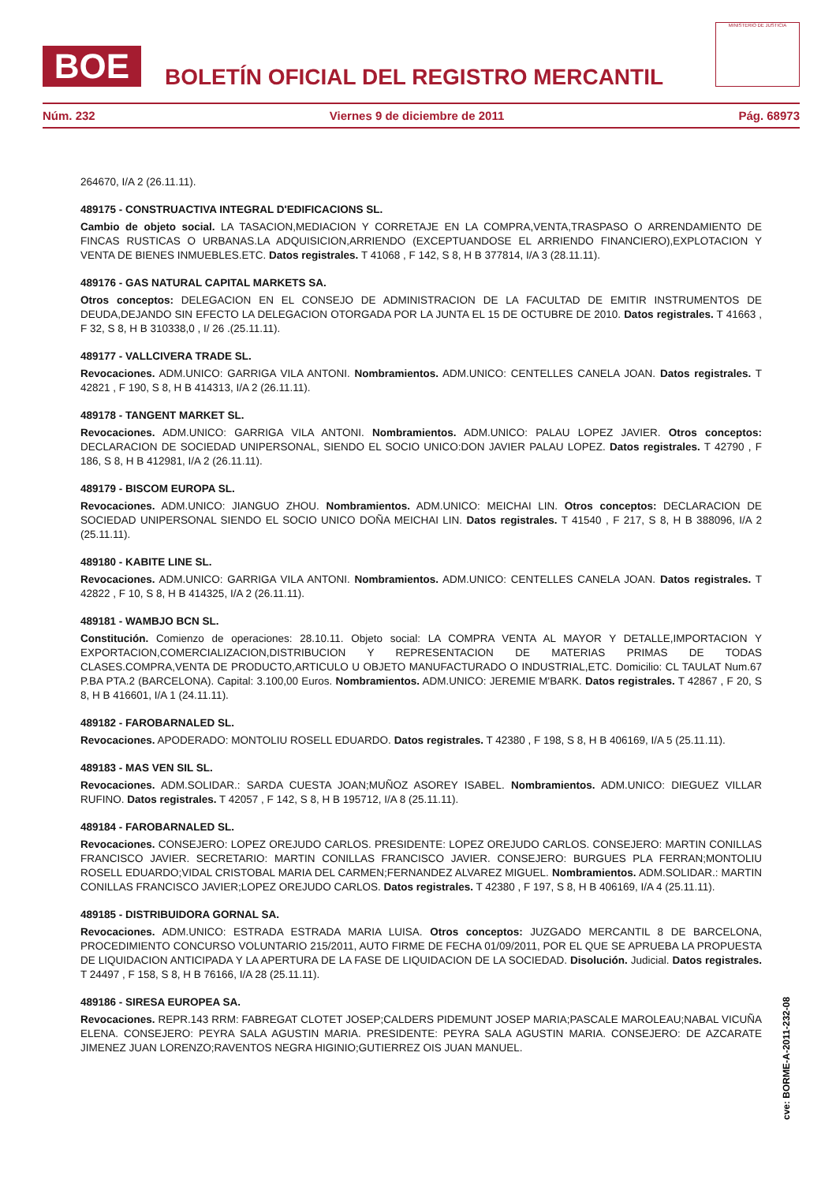BOE
BOLETÍN OFICIAL DEL REGISTRO MERCANTIL
MINISTERIO DE JUSTICIA
Núm. 232 Viernes 9 de diciembre de 2011 Pág. 68973
264670, I/A 2 (26.11.11).
489175 - CONSTRUACTIVA INTEGRAL D'EDIFICACIONS SL.
Cambio de objeto social. LA TASACION,MEDIACION Y CORRETAJE EN LA COMPRA,VENTA,TRASPASO O ARRENDAMIENTO DE FINCAS RUSTICAS O URBANAS.LA ADQUISICION,ARRIENDO (EXCEPTUANDOSE EL ARRIENDO FINANCIERO),EXPLOTACION Y VENTA DE BIENES INMUEBLES.ETC. Datos registrales. T 41068 , F 142, S 8, H B 377814, I/A 3 (28.11.11).
489176 - GAS NATURAL CAPITAL MARKETS SA.
Otros conceptos: DELEGACION EN EL CONSEJO DE ADMINISTRACION DE LA FACULTAD DE EMITIR INSTRUMENTOS DE DEUDA,DEJANDO SIN EFECTO LA DELEGACION OTORGADA POR LA JUNTA EL 15 DE OCTUBRE DE 2010. Datos registrales. T 41663 , F 32, S 8, H B 310338,0 , I/ 26 .(25.11.11).
489177 - VALLCIVERA TRADE SL.
Revocaciones. ADM.UNICO: GARRIGA VILA ANTONI. Nombramientos. ADM.UNICO: CENTELLES CANELA JOAN. Datos registrales. T 42821 , F 190, S 8, H B 414313, I/A 2 (26.11.11).
489178 - TANGENT MARKET SL.
Revocaciones. ADM.UNICO: GARRIGA VILA ANTONI. Nombramientos. ADM.UNICO: PALAU LOPEZ JAVIER. Otros conceptos: DECLARACION DE SOCIEDAD UNIPERSONAL, SIENDO EL SOCIO UNICO:DON JAVIER PALAU LOPEZ. Datos registrales. T 42790 , F 186, S 8, H B 412981, I/A 2 (26.11.11).
489179 - BISCOM EUROPA SL.
Revocaciones. ADM.UNICO: JIANGUO ZHOU. Nombramientos. ADM.UNICO: MEICHAI LIN. Otros conceptos: DECLARACION DE SOCIEDAD UNIPERSONAL SIENDO EL SOCIO UNICO DOÑA MEICHAI LIN. Datos registrales. T 41540 , F 217, S 8, H B 388096, I/A 2 (25.11.11).
489180 - KABITE LINE SL.
Revocaciones. ADM.UNICO: GARRIGA VILA ANTONI. Nombramientos. ADM.UNICO: CENTELLES CANELA JOAN. Datos registrales. T 42822 , F 10, S 8, H B 414325, I/A 2 (26.11.11).
489181 - WAMBJO BCN SL.
Constitución. Comienzo de operaciones: 28.10.11. Objeto social: LA COMPRA VENTA AL MAYOR Y DETALLE,IMPORTACION Y EXPORTACION,COMERCIALIZACION,DISTRIBUCION Y REPRESENTACION DE MATERIAS PRIMAS DE TODAS CLASES.COMPRA,VENTA DE PRODUCTO,ARTICULO U OBJETO MANUFACTURADO O INDUSTRIAL,ETC. Domicilio: CL TAULAT Num.67 P.BA PTA.2 (BARCELONA). Capital: 3.100,00 Euros. Nombramientos. ADM.UNICO: JEREMIE M'BARK. Datos registrales. T 42867 , F 20, S 8, H B 416601, I/A 1 (24.11.11).
489182 - FAROBARNALED SL.
Revocaciones. APODERADO: MONTOLIU ROSELL EDUARDO. Datos registrales. T 42380 , F 198, S 8, H B 406169, I/A 5 (25.11.11).
489183 - MAS VEN SIL SL.
Revocaciones. ADM.SOLIDAR.: SARDA CUESTA JOAN;MUÑOZ ASOREY ISABEL. Nombramientos. ADM.UNICO: DIEGUEZ VILLAR RUFINO. Datos registrales. T 42057 , F 142, S 8, H B 195712, I/A 8 (25.11.11).
489184 - FAROBARNALED SL.
Revocaciones. CONSEJERO: LOPEZ OREJUDO CARLOS. PRESIDENTE: LOPEZ OREJUDO CARLOS. CONSEJERO: MARTIN CONILLAS FRANCISCO JAVIER. SECRETARIO: MARTIN CONILLAS FRANCISCO JAVIER. CONSEJERO: BURGUES PLA FERRAN;MONTOLIU ROSELL EDUARDO;VIDAL CRISTOBAL MARIA DEL CARMEN;FERNANDEZ ALVAREZ MIGUEL. Nombramientos. ADM.SOLIDAR.: MARTIN CONILLAS FRANCISCO JAVIER;LOPEZ OREJUDO CARLOS. Datos registrales. T 42380 , F 197, S 8, H B 406169, I/A 4 (25.11.11).
489185 - DISTRIBUIDORA GORNAL SA.
Revocaciones. ADM.UNICO: ESTRADA ESTRADA MARIA LUISA. Otros conceptos: JUZGADO MERCANTIL 8 DE BARCELONA, PROCEDIMIENTO CONCURSO VOLUNTARIO 215/2011, AUTO FIRME DE FECHA 01/09/2011, POR EL QUE SE APRUEBA LA PROPUESTA DE LIQUIDACION ANTICIPADA Y LA APERTURA DE LA FASE DE LIQUIDACION DE LA SOCIEDAD. Disolución. Judicial. Datos registrales. T 24497 , F 158, S 8, H B 76166, I/A 28 (25.11.11).
489186 - SIRESA EUROPEA SA.
Revocaciones. REPR.143 RRM: FABREGAT CLOTET JOSEP;CALDERS PIDEMUNT JOSEP MARIA;PASCALE MAROLEAU;NABAL VICUÑA ELENA. CONSEJERO: PEYRA SALA AGUSTIN MARIA. PRESIDENTE: PEYRA SALA AGUSTIN MARIA. CONSEJERO: DE AZCARATE JIMENEZ JUAN LORENZO;RAVENTOS NEGRA HIGINIO;GUTIERREZ OIS JUAN MANUEL.
cve: BORME-A-2011-232-08